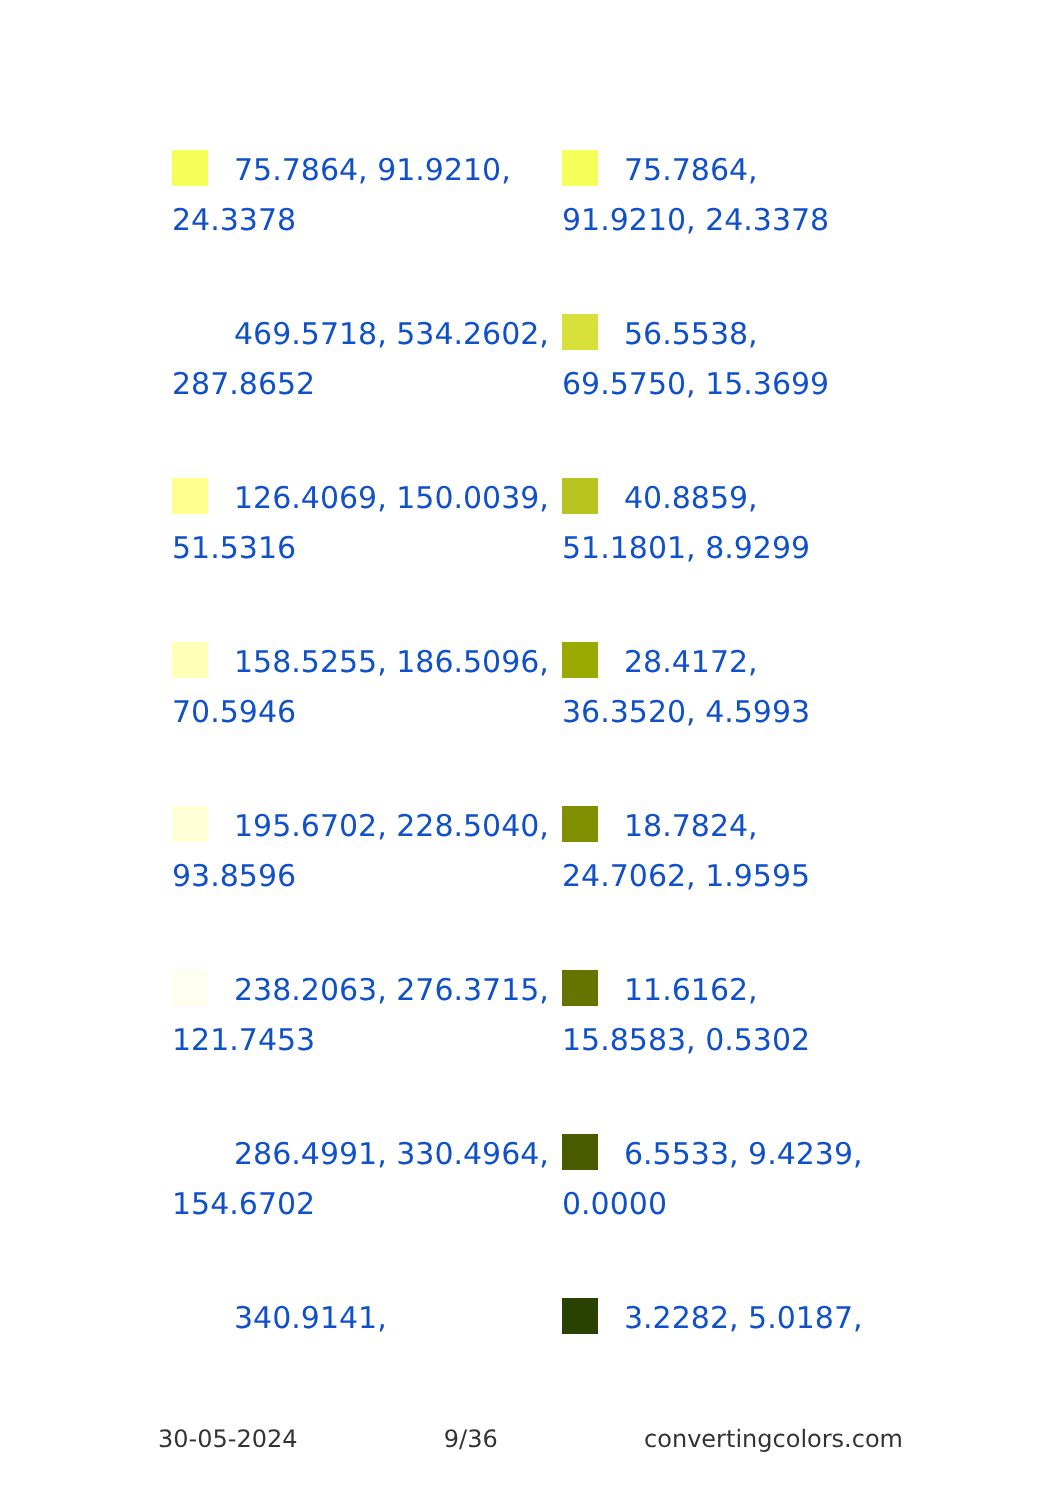75.7864, 91.9210, 24.3378
75.7864, 91.9210, 24.3378
469.5718, 534.2602, 287.8652
56.5538, 69.5750, 15.3699
126.4069, 150.0039, 51.5316
40.8859, 51.1801, 8.9299
158.5255, 186.5096, 70.5946
28.4172, 36.3520, 4.5993
195.6702, 228.5040, 93.8596
18.7824, 24.7062, 1.9595
238.2063, 276.3715, 121.7453
11.6162, 15.8583, 0.5302
286.4991, 330.4964, 154.6702
6.5533, 9.4239, 0.0000
340.9141,
3.2282, 5.0187,
30-05-2024 9/36 convertingcolors.com